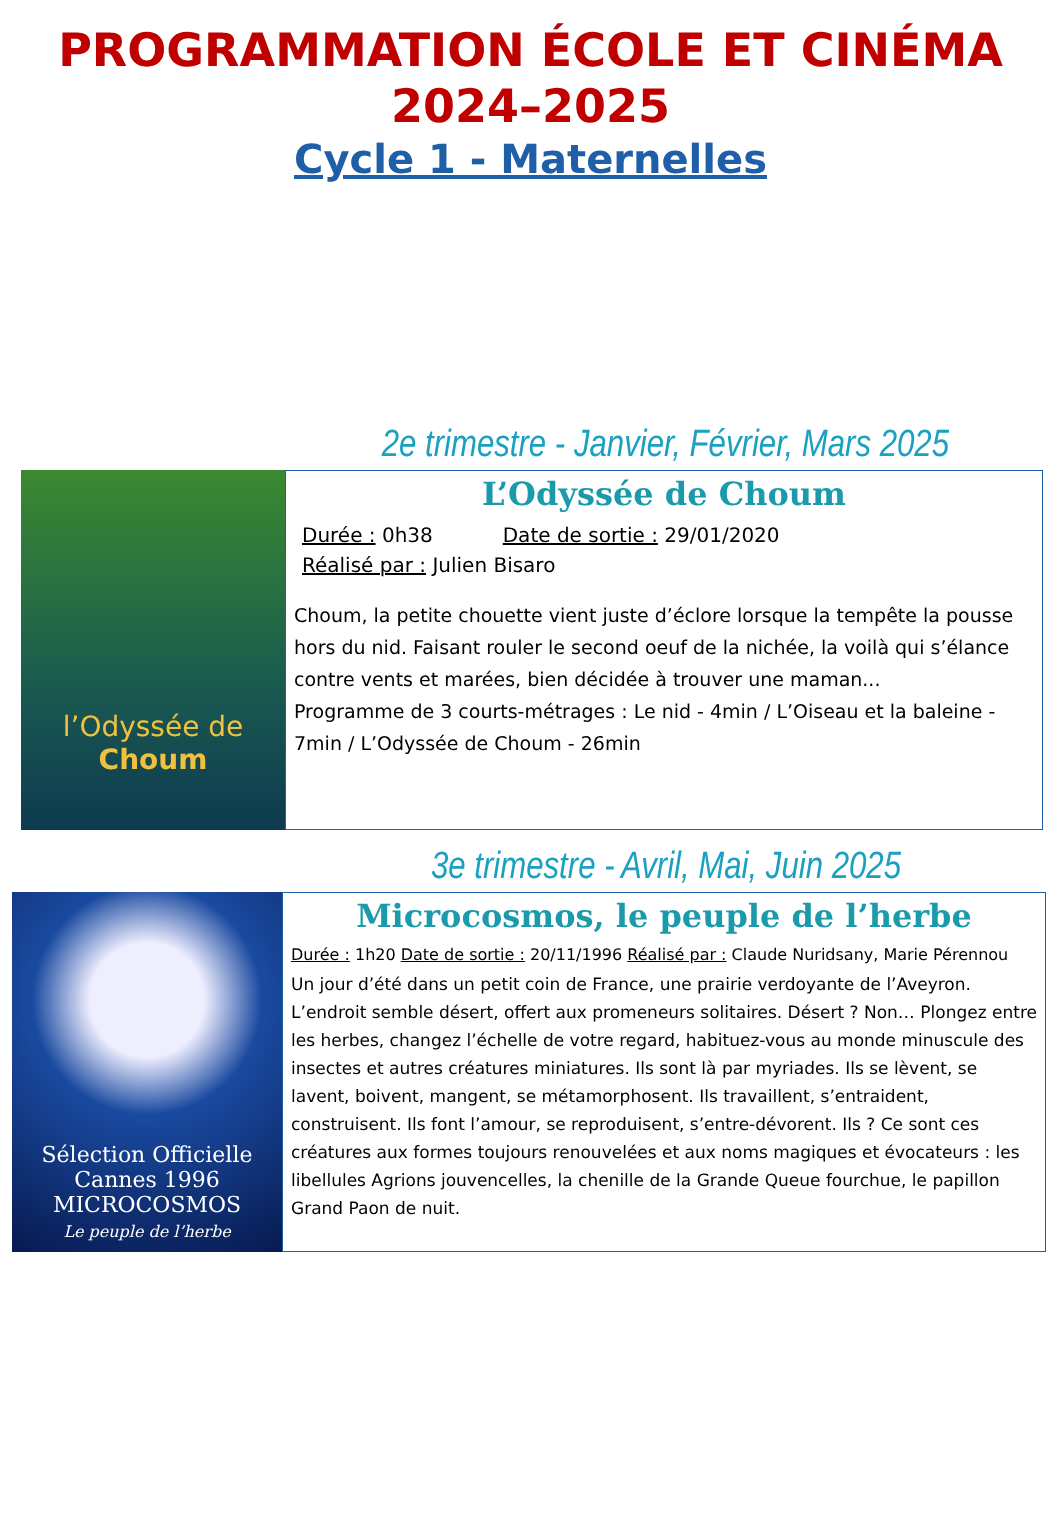PROGRAMMATION ÉCOLE ET CINÉMA
2024–2025
Cycle 1 - Maternelles
2e trimestre - Janvier, Février, Mars 2025
l’Odyssée de
Choum
L’Odyssée de Choum
Durée : 0h38 Date de sortie : 29/01/2020
Réalisé par : Julien Bisaro
Choum, la petite chouette vient juste d’éclore lorsque la tempête la pousse hors du nid. Faisant rouler le second oeuf de la nichée, la voilà qui s’élance contre vents et marées, bien décidée à trouver une maman...
Programme de 3 courts-métrages : Le nid - 4min / L’Oiseau et la baleine - 7min / L’Odyssée de Choum - 26min
3e trimestre - Avril, Mai, Juin 2025
Sélection Officielle Cannes 1996
MICROCOSMOS
Le peuple de l’herbe
Microcosmos, le peuple de l’herbe
Durée : 1h20 Date de sortie : 20/11/1996 Réalisé par : Claude Nuridsany, Marie Pérennou
Un jour d’été dans un petit coin de France, une prairie verdoyante de l’Aveyron. L’endroit semble désert, offert aux promeneurs solitaires. Désert ? Non… Plongez entre les herbes, changez l’échelle de votre regard, habituez-vous au monde minuscule des insectes et autres créatures miniatures. Ils sont là par myriades. Ils se lèvent, se lavent, boivent, mangent, se métamorphosent. Ils travaillent, s’entraident, construisent. Ils font l’amour, se reproduisent, s’entre-dévorent. Ils ? Ce sont ces créatures aux formes toujours renouvelées et aux noms magiques et évocateurs : les libellules Agrions jouvencelles, la chenille de la Grande Queue fourchue, le papillon Grand Paon de nuit.